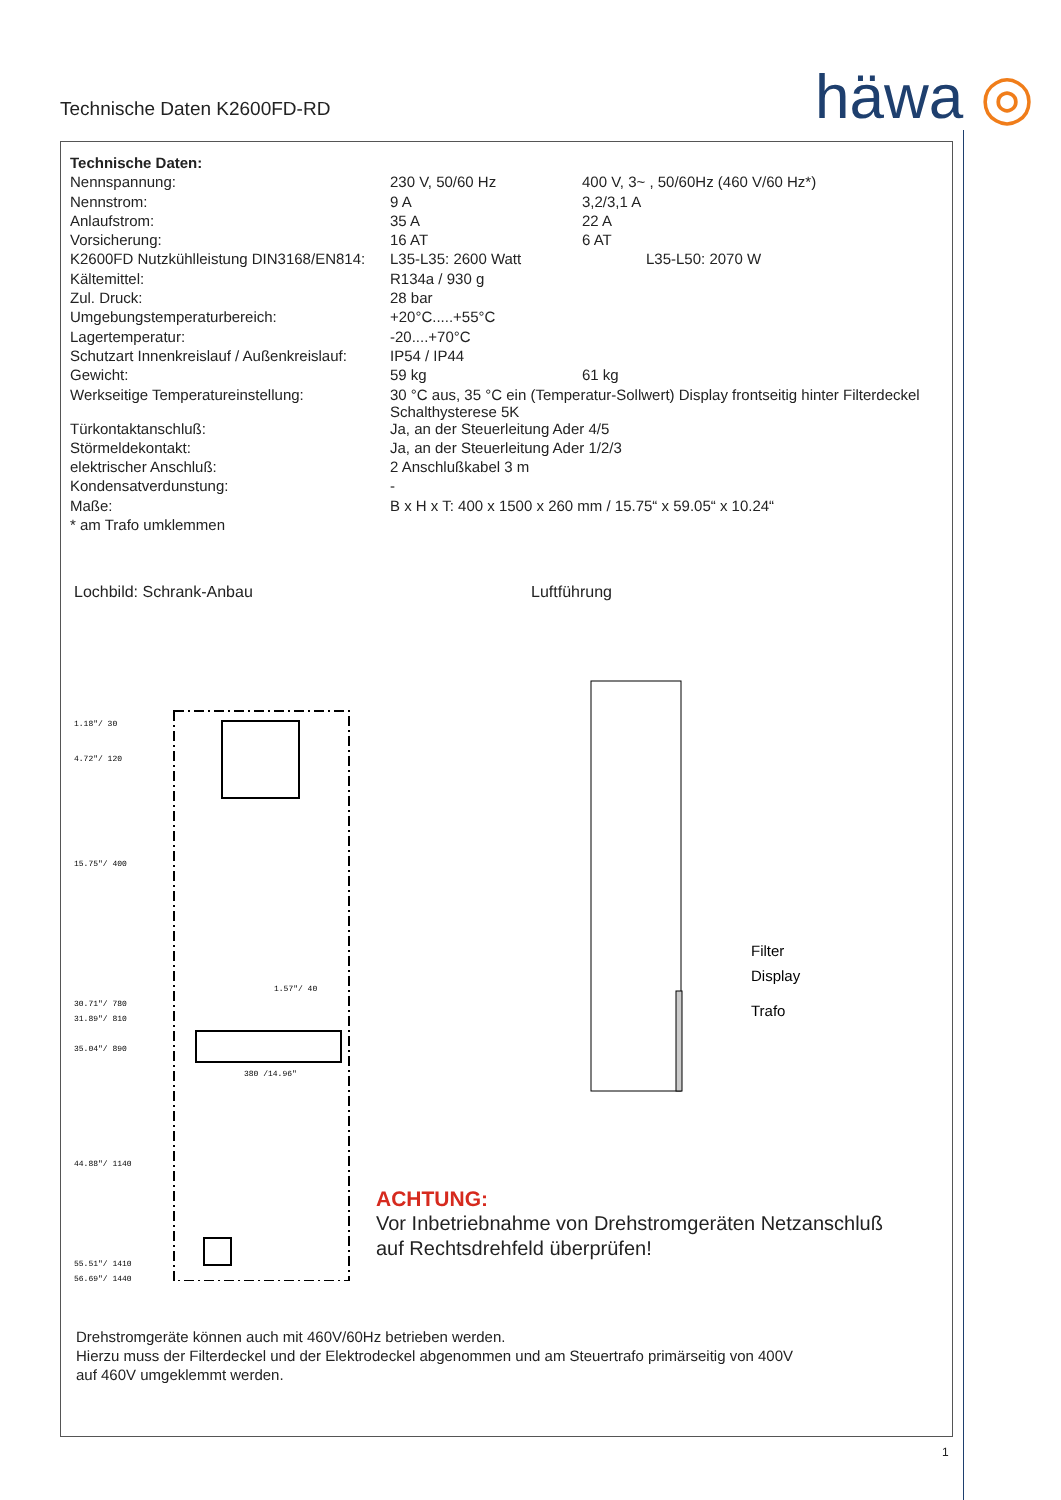Technische Daten K2600FD-RD häwa ◎
| Technische Daten: | | |
| Nennspannung: | 230 V, 50/60 Hz | 400 V, 3~ , 50/60Hz (460 V/60 Hz*) |
| Nennstrom: | 9 A | 3,2/3,1 A |
| Anlaufstrom: | 35 A | 22 A |
| Vorsicherung: | 16 AT | 6 AT |
| K2600FD Nutzkühlleistung DIN3168/EN814: | L35-L35: 2600 Watt | L35-L50: 2070 W |
| Kältemittel: | R134a / 930 g | |
| Zul. Druck: | 28 bar | |
| Umgebungstemperaturbereich: | +20°C.....+55°C | |
| Lagertemperatur: | -20....+70°C | |
| Schutzart Innenkreislauf / Außenkreislauf: | IP54 / IP44 | |
| Gewicht: | 59 kg | 61 kg |
| Werkseitige Temperatureinstellung: | 30 °C aus, 35 °C ein (Temperatur-Sollwert) Display frontseitig hinter Filterdeckel Schalthysterese 5K | |
| Türkontaktanschluß: | Ja, an der Steuerleitung Ader 4/5 | |
| Störmeldekontakt: | Ja, an der Steuerleitung Ader 1/2/3 | |
| elektrischer Anschluß: | 2 Anschlußkabel 3 m | |
| Kondensatverdunstung: | - | |
| Maße: | B x H x T: 400 x 1500 x 260 mm / 15.75“ x 59.05“ x 10.24“ | |
| * am Trafo umklemmen | | |
Lochbild: Schrank-Anbau
1.18"/ 30
4.72"/ 120
15.75"/ 400
30.71"/ 780
31.89"/ 810
35.04"/ 890
44.88"/ 1140
55.51"/ 1410
56.69"/ 1440
380 /14.96"
1.57"/ 40
Luftführung
Filter
Display
Trafo
ACHTUNG:
Vor Inbetriebnahme von Drehstromgeräten Netzanschluß
auf Rechtsdrehfeld überprüfen!
Drehstromgeräte können auch mit 460V/60Hz betrieben werden.
Hierzu muss der Filterdeckel und der Elektrodeckel abgenommen und am Steuertrafo primärseitig von 400V
auf 460V umgeklemmt werden.
1